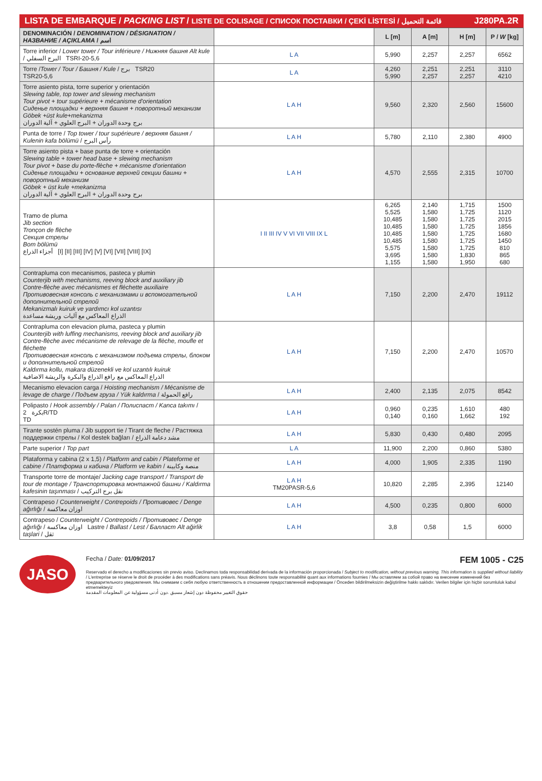LISTA DE EMBARQUE / PACKING LIST / LISTE DE COLISAGE / СПИСОК ПОСТАВКИ / ÇEKİ LİSTESİ / قائمة التحميل J280PA.2R
| DENOMINACIÓN / DENOMINATION / DÉSIGNATION / НАЗВАНИЕ / AÇIKLAMA / اسم | | L [m] | A [m] | H [m] | P / W [kg] |
| --- | --- | --- | --- | --- | --- |
| Torre inferior / Lower tower / Tour inférieure / Нижняя башня Alt kule / البرج السفلي TSRI-20-5,6 | L A | 5,990 | 2,257 | 2,257 | 6562 |
| Torre / Tower / Tour / Башня / Kule / برج TSR20 TSR20-5,6 | L A | 4,260 5,990 | 2,251 2,257 | 2,251 2,257 | 3110 4210 |
| Torre asiento pista, torre superior y orientación Slewing table, top tower and slewing mechanism Tour pivot + tour supérieure + mécanisme d'orientation Сиденье площадки + верхняя башня + поворотный механизм Göbek +üst kule+mekanizma برج وحدة الدوران + البرج العلوي + آلية الدوران | L A H | 9,560 | 2,320 | 2,560 | 15600 |
| Punta de torre / Top tower / tour supérieure / верхняя башня / Kulenin kafa bölümü / رأس البرج | L A H | 5,780 | 2,110 | 2,380 | 4900 |
| Torre asiento pista + base punta de torre + orientación Slewing table + tower head base + slewing mechanism Tour pivot + base du porte-flèche + mécanisme d'orientation Сиденье площадки + основание верхней секции башни + поворотный механизм Göbek + üst kule +mekanizma برج وحدة الدوران + البرج العلوي + آلية الدوران | L A H | 4,570 | 2,555 | 2,315 | 10700 |
| Tramo de pluma Jib section Tronçon de flèche Секция стрелы Bom bölümü أجزاء الذراع [I] [II] [III] [IV] [V] [VI] [VII] [VIII] [IX] | I II III IV V VI VII VIII IX L | 6,265 5,525 10,485 10,485 10,485 10,485 5,575 3,695 1,155 | 2,140 1,580 1,580 1,580 1,580 1,580 1,580 1,580 1,580 | 1,715 1,725 1,725 1,725 1,725 1,725 1,725 1,830 1,950 | 1500 1120 2015 1856 1680 1450 810 865 680 |
| Contrapluma con mecanismos, pasteca y plumin Counterjib with mechanisms, reeving block and auxiliary jib Contre-flèche avec mécanismes et fléchette auxiliaire Противовесная консоль с механизмами и вспомогательной дополнительной стрелой Mekanizmalı kuiruk ve yardımcı kol uzantısı الذراع المعاكس مع آليات وريشة مساعدة | L A H | 7,150 | 2,200 | 2,470 | 19112 |
| Contrapluma con elevacion pluma, pasteca y plumin Counterjib with luffing mechanisms, reeving block and auxiliary jib Contre-flèche avec mécanisme de relevage de la flèche, moufle et fléchette Противовесная консоль с механизмом подъема стрелы, блоком и дополнительной стрелой Kaldırma kollu, makara düzenekli ve kol uzantılı kuiruk الذراع المعاكس مع رافع الذراع والبكرة والريشة الاضافية | L A H | 7,150 | 2,200 | 2,470 | 10570 |
| Mecanismo elevacion carga / Hoisting mechanism / Mécanisme de levage de charge / Подъем груза / Yük kaldırma / رافع الحمولة | L A H | 2,400 | 2,135 | 2,075 | 8542 |
| Polipasto / Hook assembly / Palan / Полиспаст / Kanca takımı / بكرة 2R/TD TD | L A H | 0,960 0,140 | 0,235 0,160 | 1,610 1,662 | 480 192 |
| Tirante sostén pluma / Jib support tie / Tirant de fleche / Растяжка поддержки стрелы / Kol destek bağları / مشد دعامة الذراع | L A H | 5,830 | 0,430 | 0,480 | 2095 |
| Parte superior / Top part | L A | 11,900 | 2,200 | 0,860 | 5380 |
| Plataforma y cabina (2 x 1,5) / Platform and cabin / Plateforme et cabine / Платформа и кабина / Platform ve kabin / منصة وكابينة | L A H | 4,000 | 1,905 | 2,335 | 1190 |
| Transporte torre de montaje/ Jacking cage transport / Transport de tour de montage / Транспортировка монтажной башни / Kaldırma kafesinin taşınması / نقل برج التركيب | L A H TM20PASR-5,6 | 10,820 | 2,285 | 2,395 | 12140 |
| Contrapeso / Counterweight / Contrepoids / Противовес / Denge ağırlığı / اوزان معاكسة | L A H | 4,500 | 0,235 | 0,800 | 6000 |
| Contrapeso / Counterweight / Contrepoids / Противовес / Denge ağırlığı / اوزان معاكسة Lastre / Ballast / Lest / Балласт Alt ağirlik taşlari / ثقل | L A H | 3,8 | 0,58 | 1,5 | 6000 |
JASO
Fecha / Date: 01/09/2017 FEM 1005 - C25
Reservado el derecho a modificaciones sin previo aviso. Declinamos toda responsabilidad derivada de la información proporcionada / Subject to modification, without previous warning. This information is supplied without liability / L'entreprise se réserve le droit de procéder à des modifications sans préavis. Nous déclinons toute responsabilité quant aux informations fournies / Мы оставляем за собой право на внесение изменений без предварительного уведомления. Мы снимаем с себя любую ответственность в отношении предоставленной информации / Önceden bildirilmeksizin değiştirilme hakkı saklıdır. Verilen bilgiler için hiçbir sorumluluk kabul etmemekteyiz
حقوق التغيير محفوظة دون إشعار مسبق .دون أدنى مسؤولية عن المعلومات المقدمة